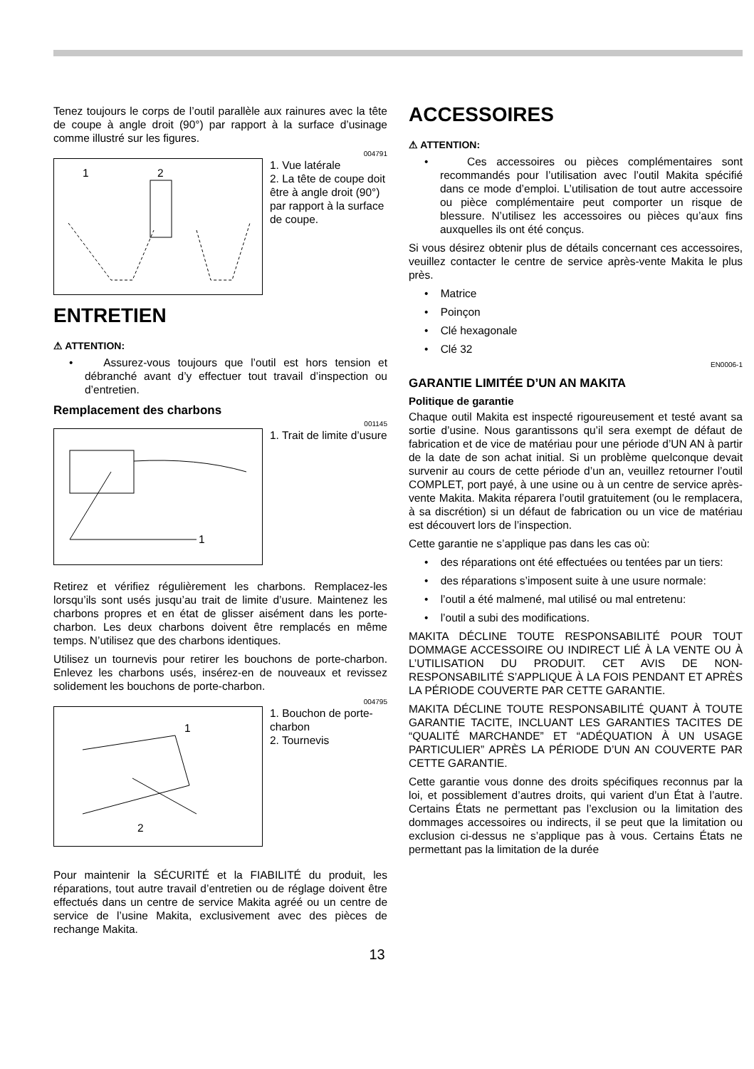Tenez toujours le corps de l’outil parallèle aux rainures avec la tête de coupe à angle droit (90°) par rapport à la surface d’usinage comme illustré sur les figures.
004791
1
2
1. Vue latérale
2. La tête de coupe doit être à angle droit (90°) par rapport à la surface de coupe.
ENTRETIEN
⚠ ATTENTION:
• Assurez-vous toujours que l’outil est hors tension et débranché avant d’y effectuer tout travail d’inspection ou d’entretien.
Remplacement des charbons
001145
1
1. Trait de limite d’usure
Retirez et vérifiez régulièrement les charbons. Remplacez-les lorsqu’ils sont usés jusqu’au trait de limite d’usure. Maintenez les charbons propres et en état de glisser aisément dans les porte-charbon. Les deux charbons doivent être remplacés en même temps. N’utilisez que des charbons identiques.
Utilisez un tournevis pour retirer les bouchons de porte-charbon. Enlevez les charbons usés, insérez-en de nouveaux et revissez solidement les bouchons de porte-charbon.
004795
1
2
1. Bouchon de porte-charbon
2. Tournevis
Pour maintenir la SÉCURITÉ et la FIABILITÉ du produit, les réparations, tout autre travail d’entretien ou de réglage doivent être effectués dans un centre de service Makita agréé ou un centre de service de l’usine Makita, exclusivement avec des pièces de rechange Makita.
ACCESSOIRES
⚠ ATTENTION:
• Ces accessoires ou pièces complémentaires sont recommandés pour l’utilisation avec l’outil Makita spécifié dans ce mode d’emploi. L’utilisation de tout autre accessoire ou pièce complémentaire peut comporter un risque de blessure. N’utilisez les accessoires ou pièces qu’aux fins auxquelles ils ont été conçus.
Si vous désirez obtenir plus de détails concernant ces accessoires, veuillez contacter le centre de service après-vente Makita le plus près.
• Matrice
• Poinçon
• Clé hexagonale
• Clé 32
EN0006-1
GARANTIE LIMITÉE D’UN AN MAKITA
Politique de garantie
Chaque outil Makita est inspecté rigoureusement et testé avant sa sortie d’usine. Nous garantissons qu’il sera exempt de défaut de fabrication et de vice de matériau pour une période d’UN AN à partir de la date de son achat initial. Si un problème quelconque devait survenir au cours de cette période d’un an, veuillez retourner l’outil COMPLET, port payé, à une usine ou à un centre de service après-vente Makita. Makita réparera l’outil gratuitement (ou le remplacera, à sa discrétion) si un défaut de fabrication ou un vice de matériau est découvert lors de l’inspection.
Cette garantie ne s’applique pas dans les cas où:
• des réparations ont été effectuées ou tentées par un tiers:
• des réparations s’imposent suite à une usure normale:
• l’outil a été malmené, mal utilisé ou mal entretenu:
• l’outil a subi des modifications.
MAKITA DÉCLINE TOUTE RESPONSABILITÉ POUR TOUT DOMMAGE ACCESSOIRE OU INDIRECT LIÉ À LA VENTE OU À L’UTILISATION DU PRODUIT. CET AVIS DE NON-RESPONSABILITÉ S’APPLIQUE À LA FOIS PENDANT ET APRÈS LA PÉRIODE COUVERTE PAR CETTE GARANTIE.
MAKITA DÉCLINE TOUTE RESPONSABILITÉ QUANT À TOUTE GARANTIE TACITE, INCLUANT LES GARANTIES TACITES DE “QUALITÉ MARCHANDE” ET “ADÉQUATION À UN USAGE PARTICULIER” APRÈS LA PÉRIODE D’UN AN COUVERTE PAR CETTE GARANTIE.
Cette garantie vous donne des droits spécifiques reconnus par la loi, et possiblement d’autres droits, qui varient d’un État à l’autre. Certains États ne permettant pas l’exclusion ou la limitation des dommages accessoires ou indirects, il se peut que la limitation ou exclusion ci-dessus ne s’applique pas à vous. Certains États ne permettant pas la limitation de la durée
13